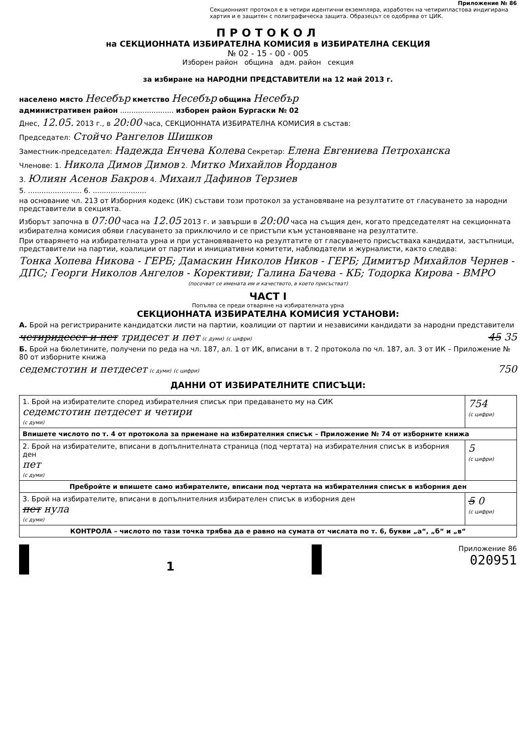Приложение № 86
Секционният протокол е в четири идентични екземпляра, изработен на четирипластова индигирана хартия и е защитен с полиграфическа защита. Образецът се одобрява от ЦИК.
ПРОТОКОЛ
на СЕКЦИОННАТА ИЗБИРАТЕЛНА КОМИСИЯ в ИЗБИРАТЕЛНА СЕКЦИЯ
№ 02 - 15 - 00 - 005
Изборен район община адм. район секция
за избиране на НАРОДНИ ПРЕДСТАВИТЕЛИ на 12 май 2013 г.
населено място Несебър кметство Несебър община Несебър
административен район ........................ изборен район Бургаски № 02
Днес, 12.05. 2013 г., в 20:00 часа, СЕКЦИОННАТА ИЗБИРАТЕЛНА КОМИСИЯ в състав:
Председател: Стойчо Рангелов Шишков
Заместник-председател: Надежда Енчева Колева Секретар: Елена Евгениева Петроханска
Членове: 1. Никола Димов Димов 2. Митко Михайлов Йорданов
3. Юлиян Асенов Бакров 4. Михаил Дафинов Терзиев
5. ........................ 6. ........................
на основание чл. 213 от Изборния кодекс (ИК) състави този протокол за установяване на резултатите от гласуването за народни представители в секцията.
Изборът започна в 07:00 часа на 12.05 2013 г. и завърши в 20:00 часа на същия ден, когато председателят на секционната избирателна комисия обяви гласуването за приключило и се пристъпи към установяване на резултатите.
При отварянето на избирателната урна и при установяването на резултатите от гласуването присъстваха кандидати, застъпници, представители на партии, коалиции от партии и инициативни комитети, наблюдатели и журналисти, както следва:
Тонка Хопева Никова - ГЕРБ; Дамаскин Николов Ников - ГЕРБ; Димитър Михайлов Чернев - ДПС; Георги Николов Ангелов - Корективи; Галина Бачева - КБ; Тодорка Кирова - ВМРО
(посочват се имената им и качеството, в което присъстват)
ЧАСТ I
Попълва се преди отваряне на избирателната урна
СЕКЦИОННАТА ИЗБИРАТЕЛНА КОМИСИЯ УСТАНОВИ:
А. Брой на регистрираните кандидатски листи на партии, коалиции от партии и независими кандидати за народни представители
четиридесет и пет тридесет и пет (с думи) 45 35 (с цифри)
Б. Брой на бюлетините, получени по реда на чл. 187, ал. 1 от ИК, вписани в т. 2 протокола по чл. 187, ал. 3 от ИК – Приложение № 80 от изборните книжа
седемстотин и петдесет (с думи) 750 (с цифри)
ДАННИ ОТ ИЗБИРАТЕЛНИТЕ СПИСЪЦИ:
| 1. Брой на избирателите според избирателния списък при предаването му на СИК седемстотин петдесет и четири (с думи) | 754 (с цифри) |
| Впишете числото по т. 4 от протокола за приемане на избирателния списък – Приложение № 74 от изборните книжа | |
| 2. Брой на избирателите, вписани в допълнителната страница (под чертата) на избирателния списък в изборния ден пет (с думи) | 5 (с цифри) |
| Пребройте и впишете само избирателите, вписани под чертата на избирателния списък в изборния ден | |
| 3. Брой на избирателите, вписани в допълнителния избирателен списък в изборния ден пет нула (с думи) | 5 0 (с цифри) |
| КОНТРОЛА – числото по тази точка трябва да е равно на сумата от числата по т. 6, букви „а“, „б“ и „в“ | |
1
Приложение 86
020951